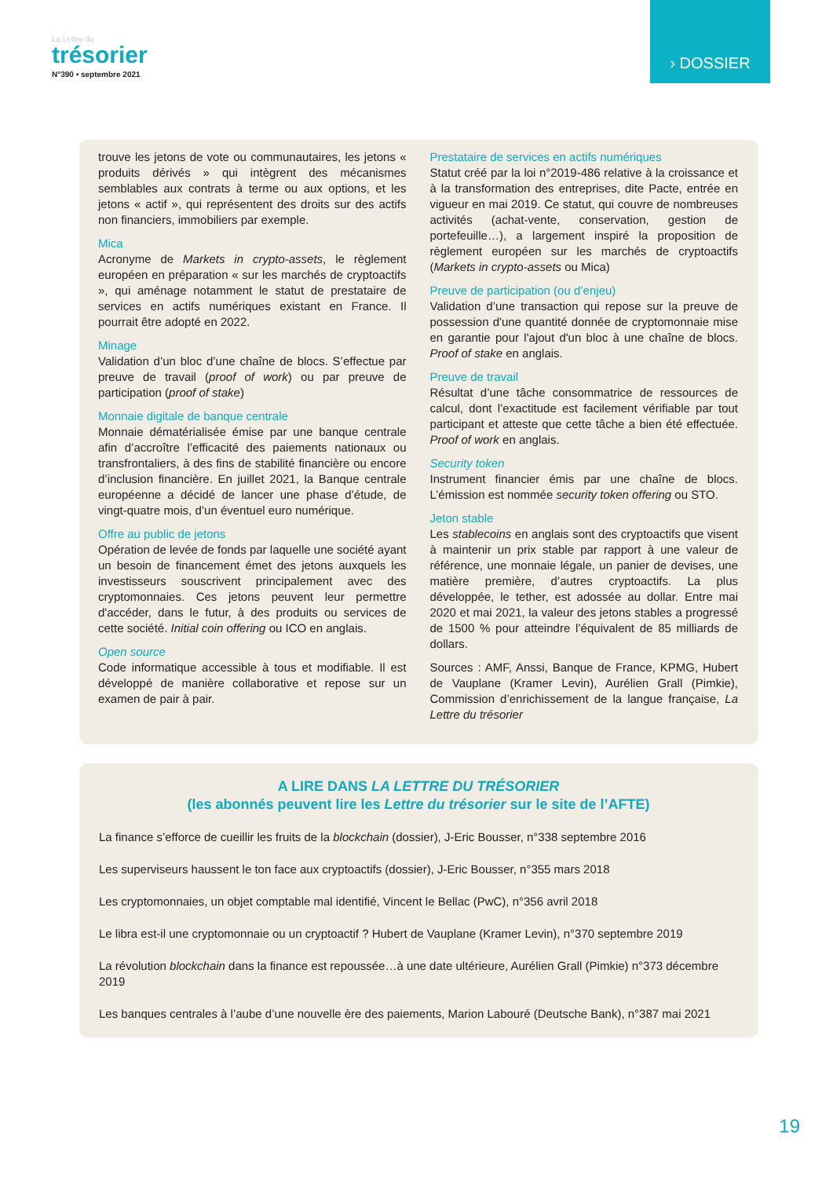La Lettre du
trésorier
N°390 • septembre 2021
› DOSSIER
trouve les jetons de vote ou communautaires, les jetons « produits dérivés » qui intègrent des mécanismes semblables aux contrats à terme ou aux options, et les jetons « actif », qui représentent des droits sur des actifs non financiers, immobiliers par exemple.
Mica
Acronyme de Markets in crypto-assets, le règlement européen en préparation « sur les marchés de cryptoactifs », qui aménage notamment le statut de prestataire de services en actifs numériques existant en France. Il pourrait être adopté en 2022.
Minage
Validation d’un bloc d’une chaîne de blocs. S’effectue par preuve de travail (proof of work) ou par preuve de participation (proof of stake)
Monnaie digitale de banque centrale
Monnaie dématérialisée émise par une banque centrale afin d’accroître l’efficacité des paiements nationaux ou transfrontaliers, à des fins de stabilité financière ou encore d’inclusion financière. En juillet 2021, la Banque centrale européenne a décidé de lancer une phase d’étude, de vingt-quatre mois, d’un éventuel euro numérique.
Offre au public de jetons
Opération de levée de fonds par laquelle une société ayant un besoin de financement émet des jetons auxquels les investisseurs souscrivent principalement avec des cryptomonnaies. Ces jetons peuvent leur permettre d'accéder, dans le futur, à des produits ou services de cette société. Initial coin offering ou ICO en anglais.
Open source
Code informatique accessible à tous et modifiable. Il est développé de manière collaborative et repose sur un examen de pair à pair.
Prestataire de services en actifs numériques
Statut créé par la loi n°2019-486 relative à la croissance et à la transformation des entreprises, dite Pacte, entrée en vigueur en mai 2019. Ce statut, qui couvre de nombreuses activités (achat-vente, conservation, gestion de portefeuille…), a largement inspiré la proposition de règlement européen sur les marchés de cryptoactifs (Markets in crypto-assets ou Mica)
Preuve de participation (ou d’enjeu)
Validation d’une transaction qui repose sur la preuve de possession d'une quantité donnée de cryptomonnaie mise en garantie pour l'ajout d'un bloc à une chaîne de blocs. Proof of stake en anglais.
Preuve de travail
Résultat d’une tâche consommatrice de ressources de calcul, dont l’exactitude est facilement vérifiable par tout participant et atteste que cette tâche a bien été effectuée. Proof of work en anglais.
Security token
Instrument financier émis par une chaîne de blocs. L’émission est nommée security token offering ou STO.
Jeton stable
Les stablecoins en anglais sont des cryptoactifs que visent à maintenir un prix stable par rapport à une valeur de référence, une monnaie légale, un panier de devises, une matière première, d’autres cryptoactifs. La plus développée, le tether, est adossée au dollar. Entre mai 2020 et mai 2021, la valeur des jetons stables a progressé de 1500 % pour atteindre l’équivalent de 85 milliards de dollars.
Sources : AMF, Anssi, Banque de France, KPMG, Hubert de Vauplane (Kramer Levin), Aurélien Grall (Pimkie), Commission d’enrichissement de la langue française, La Lettre du trésorier
A LIRE DANS LA LETTRE DU TRÉSORIER
(les abonnés peuvent lire les Lettre du trésorier sur le site de l’AFTE)
La finance s’efforce de cueillir les fruits de la blockchain (dossier), J-Eric Bousser, n°338 septembre 2016
Les superviseurs haussent le ton face aux cryptoactifs (dossier), J-Eric Bousser, n°355 mars 2018
Les cryptomonnaies, un objet comptable mal identifié, Vincent le Bellac (PwC), n°356 avril 2018
Le libra est-il une cryptomonnaie ou un cryptoactif ? Hubert de Vauplane (Kramer Levin), n°370 septembre 2019
La révolution blockchain dans la finance est repoussée…à une date ultérieure, Aurélien Grall (Pimkie) n°373 décembre 2019
Les banques centrales à l’aube d’une nouvelle ère des paiements, Marion Labouré (Deutsche Bank), n°387 mai 2021
19